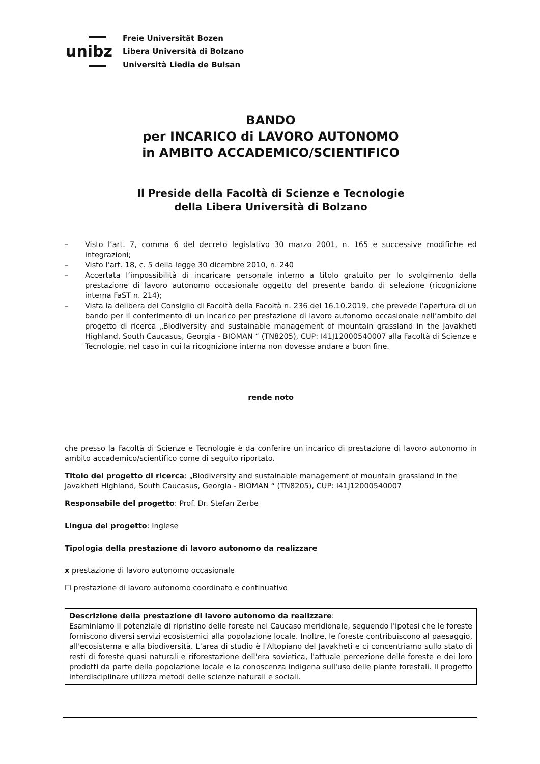unibz
Freie Universität Bozen
Libera Università di Bolzano
Università Liedia de Bulsan
BANDO
per INCARICO di LAVORO AUTONOMO
in AMBITO ACCADEMICO/SCIENTIFICO
Il Preside della Facoltà di Scienze e Tecnologie
della Libera Università di Bolzano
– Visto l’art. 7, comma 6 del decreto legislativo 30 marzo 2001, n. 165 e successive modifiche ed integrazioni;
– Visto l’art. 18, c. 5 della legge 30 dicembre 2010, n. 240
– Accertata l’impossibilità di incaricare personale interno a titolo gratuito per lo svolgimento della prestazione di lavoro autonomo occasionale oggetto del presente bando di selezione (ricognizione interna FaST n. 214);
– Vista la delibera del Consiglio di Facoltà della Facoltà n. 236 del 16.10.2019, che prevede l’apertura di un bando per il conferimento di un incarico per prestazione di lavoro autonomo occasionale nell’ambito del progetto di ricerca „Biodiversity and sustainable management of mountain grassland in the Javakheti Highland, South Caucasus, Georgia - BIOMAN “ (TN8205), CUP: I41J12000540007 alla Facoltà di Scienze e Tecnologie, nel caso in cui la ricognizione interna non dovesse andare a buon fine.
rende noto
che presso la Facoltà di Scienze e Tecnologie è da conferire un incarico di prestazione di lavoro autonomo in ambito accademico/scientifico come di seguito riportato.
Titolo del progetto di ricerca: „Biodiversity and sustainable management of mountain grassland in the Javakheti Highland, South Caucasus, Georgia - BIOMAN “ (TN8205), CUP: I41J12000540007
Responsabile del progetto: Prof. Dr. Stefan Zerbe
Lingua del progetto: Inglese
Tipologia della prestazione di lavoro autonomo da realizzare
x prestazione di lavoro autonomo occasionale
☐ prestazione di lavoro autonomo coordinato e continuativo
Descrizione della prestazione di lavoro autonomo da realizzare:
Esaminiamo il potenziale di ripristino delle foreste nel Caucaso meridionale, seguendo l'ipotesi che le foreste forniscono diversi servizi ecosistemici alla popolazione locale. Inoltre, le foreste contribuiscono al paesaggio, all'ecosistema e alla biodiversità. L'area di studio è l'Altopiano del Javakheti e ci concentriamo sullo stato di resti di foreste quasi naturali e riforestazione dell'era sovietica, l'attuale percezione delle foreste e dei loro prodotti da parte della popolazione locale e la conoscenza indigena sull'uso delle piante forestali. Il progetto interdisciplinare utilizza metodi delle scienze naturali e sociali.